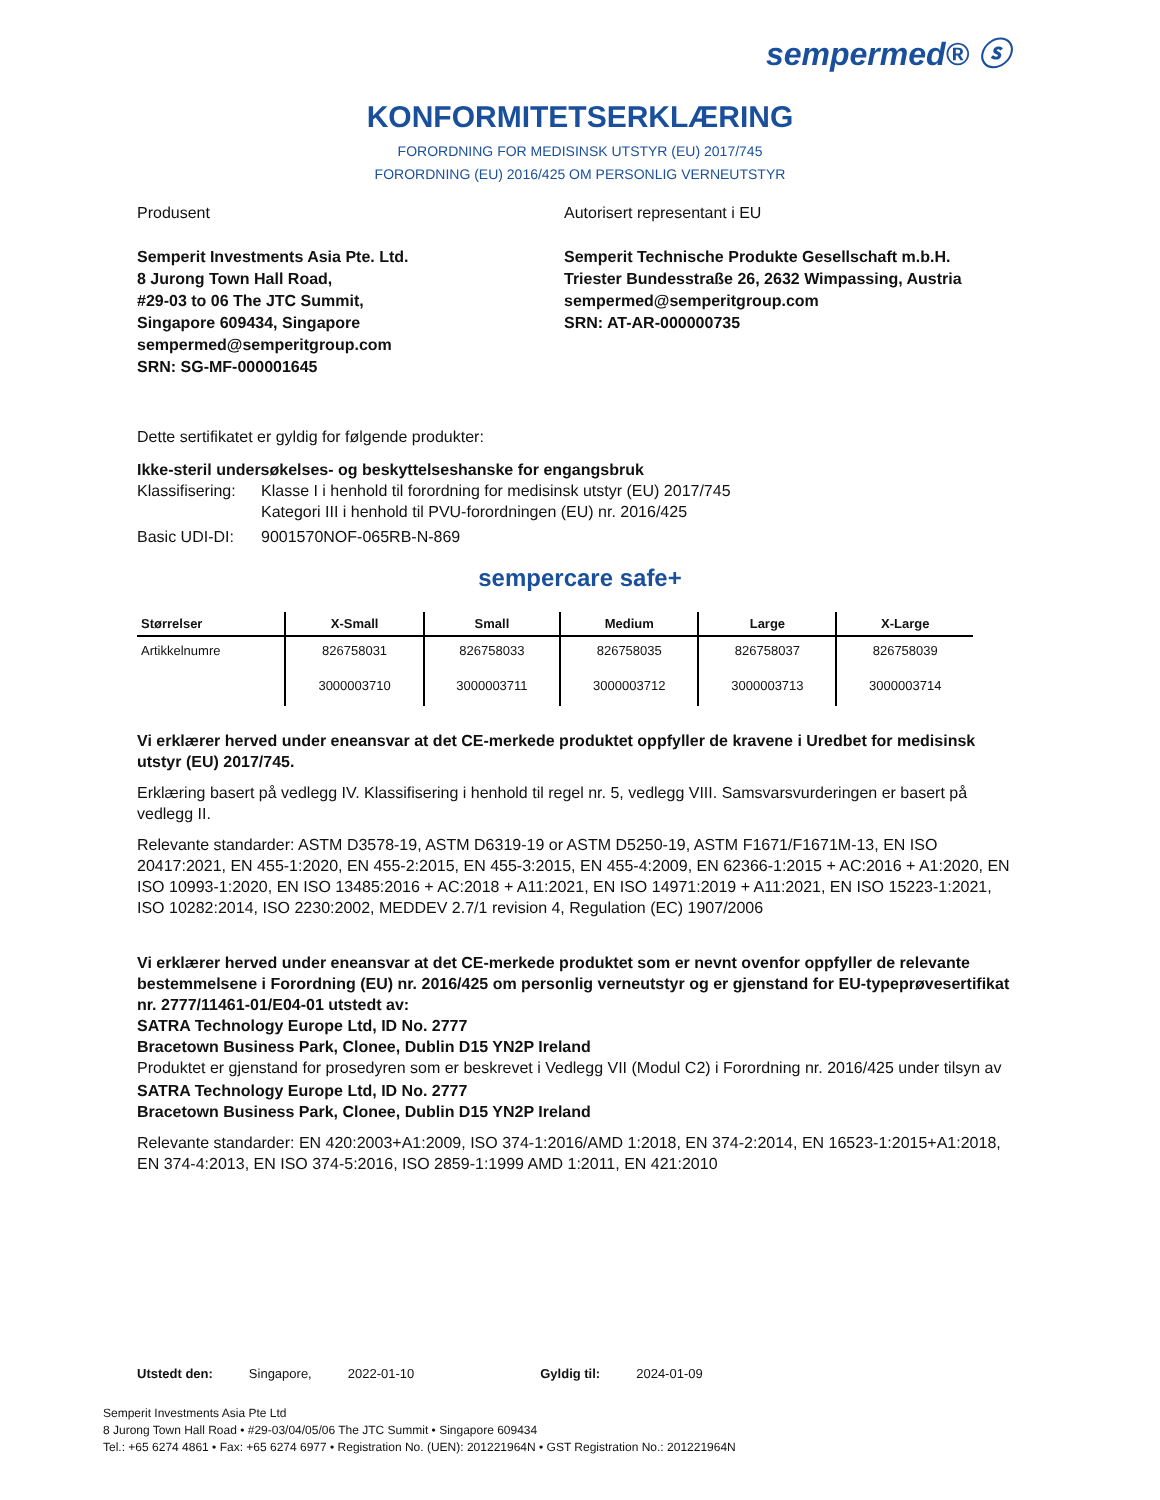sempermed® ⓢ
KONFORMITETSERKLÆRING
FORORDNING FOR MEDISINSK UTSTYR (EU) 2017/745
FORORDNING (EU) 2016/425 OM PERSONLIG VERNEUTSTYR
Produsent
Semperit Investments Asia Pte. Ltd.
8 Jurong Town Hall Road,
#29-03 to 06 The JTC Summit,
Singapore 609434, Singapore
sempermed@semperitgroup.com
SRN: SG-MF-000001645
Autorisert representant i EU
Semperit Technische Produkte Gesellschaft m.b.H.
Triester Bundesstraße 26, 2632 Wimpassing, Austria
sempermed@semperitgroup.com
SRN: AT-AR-000000735
Dette sertifikatet er gyldig for følgende produkter:
Ikke-steril undersøkelses- og beskyttelseshanske for engangsbruk
Klassifisering: Klasse I i henhold til forordning for medisinsk utstyr (EU) 2017/745
Kategori III i henhold til PVU-forordningen (EU) nr. 2016/425
Basic UDI-DI: 9001570NOF-065RB-N-869
sempercare safe+
| Størrelser | X-Small | Small | Medium | Large | X-Large |
| --- | --- | --- | --- | --- | --- |
| Artikkelnumre | 826758031 | 826758033 | 826758035 | 826758037 | 826758039 |
| | 3000003710 | 3000003711 | 3000003712 | 3000003713 | 3000003714 |
Vi erklærer herved under eneansvar at det CE-merkede produktet oppfyller de kravene i Uredbet for medisinsk utstyr (EU) 2017/745.
Erklæring basert på vedlegg IV. Klassifisering i henhold til regel nr. 5, vedlegg VIII. Samsvarsvurderingen er basert på vedlegg II.
Relevante standarder: ASTM D3578-19, ASTM D6319-19 or ASTM D5250-19, ASTM F1671/F1671M-13, EN ISO 20417:2021, EN 455-1:2020, EN 455-2:2015, EN 455-3:2015, EN 455-4:2009, EN 62366-1:2015 + AC:2016 + A1:2020, EN ISO 10993-1:2020, EN ISO 13485:2016 + AC:2018 + A11:2021, EN ISO 14971:2019 + A11:2021, EN ISO 15223-1:2021, ISO 10282:2014, ISO 2230:2002, MEDDEV 2.7/1 revision 4, Regulation (EC) 1907/2006
Vi erklærer herved under eneansvar at det CE-merkede produktet som er nevnt ovenfor oppfyller de relevante bestemmelsene i Forordning (EU) nr. 2016/425 om personlig verneutstyr og er gjenstand for EU-typeprøvesertifikat nr. 2777/11461-01/E04-01 utstedt av:
SATRA Technology Europe Ltd, ID No. 2777
Bracetown Business Park, Clonee, Dublin D15 YN2P Ireland
Produktet er gjenstand for prosedyren som er beskrevet i Vedlegg VII (Modul C2) i Forordning nr. 2016/425 under tilsyn av
SATRA Technology Europe Ltd, ID No. 2777
Bracetown Business Park, Clonee, Dublin D15 YN2P Ireland
Relevante standarder: EN 420:2003+A1:2009, ISO 374-1:2016/AMD 1:2018, EN 374-2:2014, EN 16523-1:2015+A1:2018, EN 374-4:2013, EN ISO 374-5:2016, ISO 2859-1:1999 AMD 1:2011, EN 421:2010
Utstedt den: Singapore, 2022-01-10 Gyldig til: 2024-01-09
Semperit Investments Asia Pte Ltd
8 Jurong Town Hall Road • #29-03/04/05/06 The JTC Summit • Singapore 609434
Tel.: +65 6274 4861 • Fax: +65 6274 6977 • Registration No. (UEN): 201221964N • GST Registration No.: 201221964N